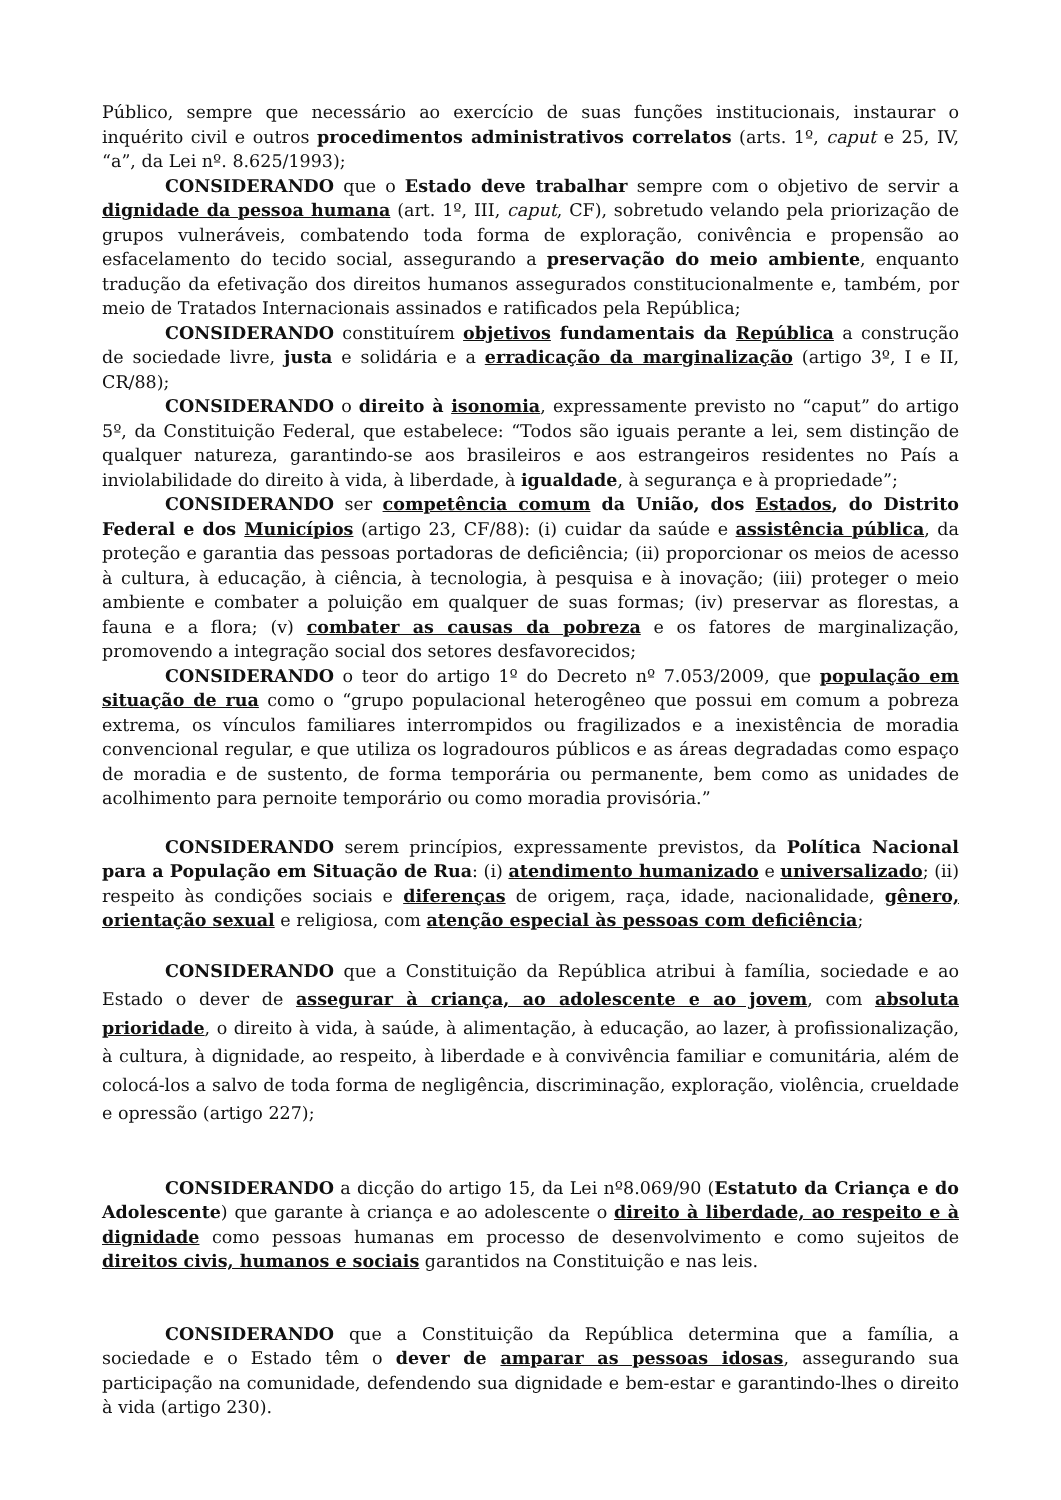Público, sempre que necessário ao exercício de suas funções institucionais, instaurar o inquérito civil e outros procedimentos administrativos correlatos (arts. 1º, caput e 25, IV, “a”, da Lei nº. 8.625/1993);
CONSIDERANDO que o Estado deve trabalhar sempre com o objetivo de servir a dignidade da pessoa humana (art. 1º, III, caput, CF), sobretudo velando pela priorização de grupos vulneráveis, combatendo toda forma de exploração, conivência e propensão ao esfacelamento do tecido social, assegurando a preservação do meio ambiente, enquanto tradução da efetivação dos direitos humanos assegurados constitucionalmente e, também, por meio de Tratados Internacionais assinados e ratificados pela República;
CONSIDERANDO constituírem objetivos fundamentais da República a construção de sociedade livre, justa e solidária e a erradicação da marginalização (artigo 3º, I e II, CR/88);
CONSIDERANDO o direito à isonomia, expressamente previsto no “caput” do artigo 5º, da Constituição Federal, que estabelece: “Todos são iguais perante a lei, sem distinção de qualquer natureza, garantindo-se aos brasileiros e aos estrangeiros residentes no País a inviolabilidade do direito à vida, à liberdade, à igualdade, à segurança e à propriedade”;
CONSIDERANDO ser competência comum da União, dos Estados, do Distrito Federal e dos Municípios (artigo 23, CF/88): (i) cuidar da saúde e assistência pública, da proteção e garantia das pessoas portadoras de deficiência; (ii) proporcionar os meios de acesso à cultura, à educação, à ciência, à tecnologia, à pesquisa e à inovação; (iii) proteger o meio ambiente e combater a poluição em qualquer de suas formas; (iv) preservar as florestas, a fauna e a flora; (v) combater as causas da pobreza e os fatores de marginalização, promovendo a integração social dos setores desfavorecidos;
CONSIDERANDO o teor do artigo 1º do Decreto nº 7.053/2009, que população em situação de rua como o “grupo populacional heterogêneo que possui em comum a pobreza extrema, os vínculos familiares interrompidos ou fragilizados e a inexistência de moradia convencional regular, e que utiliza os logradouros públicos e as áreas degradadas como espaço de moradia e de sustento, de forma temporária ou permanente, bem como as unidades de acolhimento para pernoite temporário ou como moradia provisória.”
CONSIDERANDO serem princípios, expressamente previstos, da Política Nacional para a População em Situação de Rua: (i) atendimento humanizado e universalizado; (ii) respeito às condições sociais e diferenças de origem, raça, idade, nacionalidade, gênero, orientação sexual e religiosa, com atenção especial às pessoas com deficiência;
CONSIDERANDO que a Constituição da República atribui à família, sociedade e ao Estado o dever de assegurar à criança, ao adolescente e ao jovem, com absoluta prioridade, o direito à vida, à saúde, à alimentação, à educação, ao lazer, à profissionalização, à cultura, à dignidade, ao respeito, à liberdade e à convivência familiar e comunitária, além de colocá-los a salvo de toda forma de negligência, discriminação, exploração, violência, crueldade e opressão (artigo 227);
CONSIDERANDO a dicção do artigo 15, da Lei nº8.069/90 (Estatuto da Criança e do Adolescente) que garante à criança e ao adolescente o direito à liberdade, ao respeito e à dignidade como pessoas humanas em processo de desenvolvimento e como sujeitos de direitos civis, humanos e sociais garantidos na Constituição e nas leis.
CONSIDERANDO que a Constituição da República determina que a família, a sociedade e o Estado têm o dever de amparar as pessoas idosas, assegurando sua participação na comunidade, defendendo sua dignidade e bem-estar e garantindo-lhes o direito à vida (artigo 230).